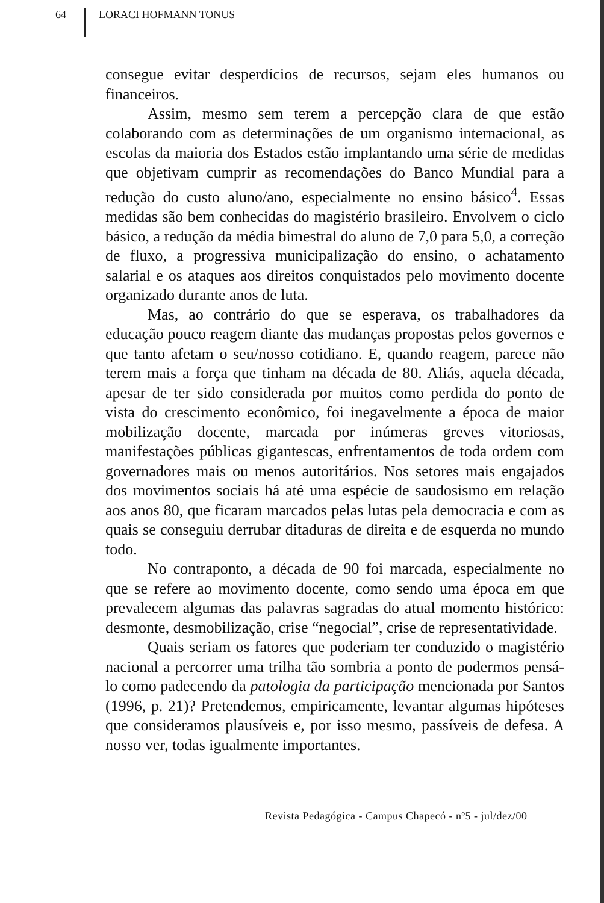64 LORACI HOFMANN TONUS
consegue evitar desperdícios de recursos, sejam eles humanos ou financeiros.
Assim, mesmo sem terem a percepção clara de que estão colaborando com as determinações de um organismo internacional, as escolas da maioria dos Estados estão implantando uma série de medidas que objetivam cumprir as recomendações do Banco Mundial para a redução do custo aluno/ano, especialmente no ensino básico<sup>4</sup>. Essas medidas são bem conhecidas do magistério brasileiro. Envolvem o ciclo básico, a redução da média bimestral do aluno de 7,0 para 5,0, a correção de fluxo, a progressiva municipalização do ensino, o achatamento salarial e os ataques aos direitos conquistados pelo movimento docente organizado durante anos de luta.
Mas, ao contrário do que se esperava, os trabalhadores da educação pouco reagem diante das mudanças propostas pelos governos e que tanto afetam o seu/nosso cotidiano. E, quando reagem, parece não terem mais a força que tinham na década de 80. Aliás, aquela década, apesar de ter sido considerada por muitos como perdida do ponto de vista do crescimento econômico, foi inegavelmente a época de maior mobilização docente, marcada por inúmeras greves vitoriosas, manifestações públicas gigantescas, enfrentamentos de toda ordem com governadores mais ou menos autoritários. Nos setores mais engajados dos movimentos sociais há até uma espécie de saudosismo em relação aos anos 80, que ficaram marcados pelas lutas pela democracia e com as quais se conseguiu derrubar ditaduras de direita e de esquerda no mundo todo.
No contraponto, a década de 90 foi marcada, especialmente no que se refere ao movimento docente, como sendo uma época em que prevalecem algumas das palavras sagradas do atual momento histórico: desmonte, desmobilização, crise “negocial”, crise de representatividade.
Quais seriam os fatores que poderiam ter conduzido o magistério nacional a percorrer uma trilha tão sombria a ponto de podermos pensá-lo como padecendo da patologia da participação mencionada por Santos (1996, p. 21)? Pretendemos, empiricamente, levantar algumas hipóteses que consideramos plausíveis e, por isso mesmo, passíveis de defesa. A nosso ver, todas igualmente importantes.
Revista Pedagógica - Campus Chapecó - nº5 - jul/dez/00